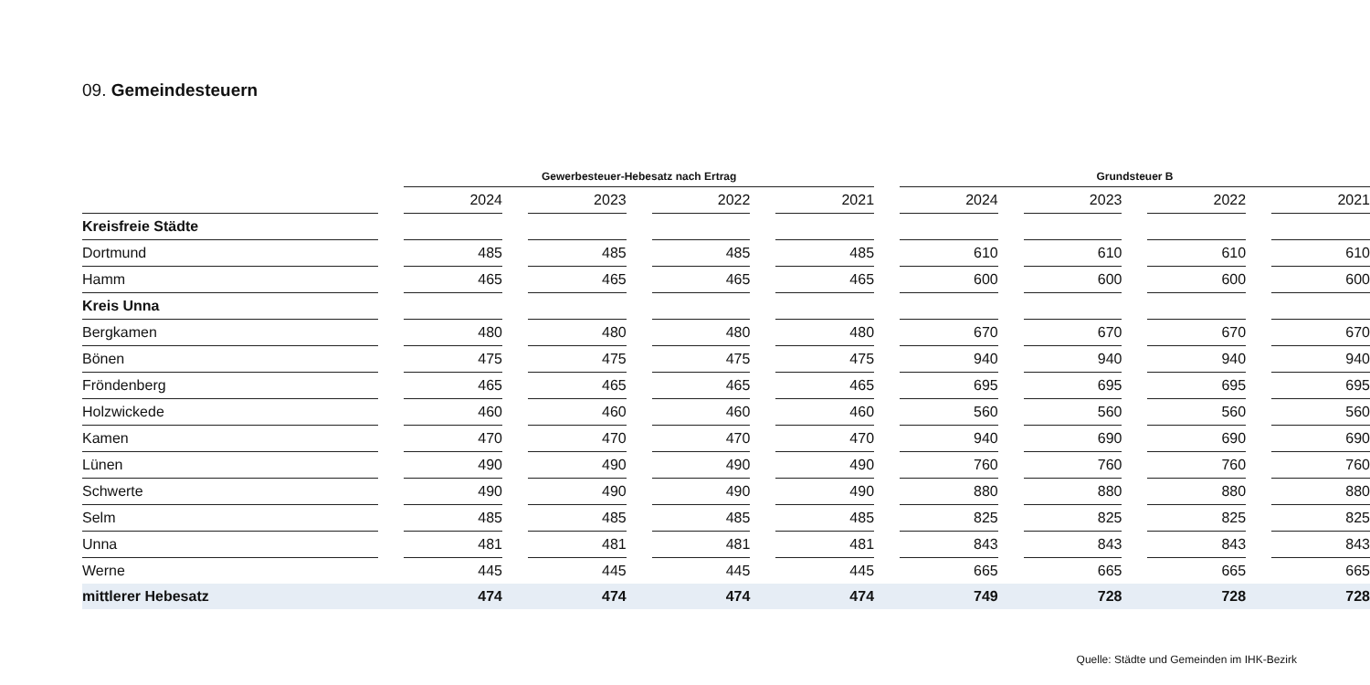09. Gemeindesteuern
| | | Gewerbesteuer-Hebesatz nach Ertrag | | | | | | | | Grundsteuer B | | | | | | |
| --- | --- | --- | --- | --- | --- | --- | --- | --- | --- | --- | --- | --- | --- | --- | --- | --- |
| | | 2024 | | 2023 | | 2022 | | 2021 | | 2024 | | 2023 | | 2022 | | 2021 |
| Kreisfreie Städte | | | | | | | | | | | | | | | | |
| Dortmund | | 485 | | 485 | | 485 | | 485 | | 610 | | 610 | | 610 | | 610 |
| Hamm | | 465 | | 465 | | 465 | | 465 | | 600 | | 600 | | 600 | | 600 |
| Kreis Unna | | | | | | | | | | | | | | | | |
| Bergkamen | | 480 | | 480 | | 480 | | 480 | | 670 | | 670 | | 670 | | 670 |
| Bönen | | 475 | | 475 | | 475 | | 475 | | 940 | | 940 | | 940 | | 940 |
| Fröndenberg | | 465 | | 465 | | 465 | | 465 | | 695 | | 695 | | 695 | | 695 |
| Holzwickede | | 460 | | 460 | | 460 | | 460 | | 560 | | 560 | | 560 | | 560 |
| Kamen | | 470 | | 470 | | 470 | | 470 | | 940 | | 690 | | 690 | | 690 |
| Lünen | | 490 | | 490 | | 490 | | 490 | | 760 | | 760 | | 760 | | 760 |
| Schwerte | | 490 | | 490 | | 490 | | 490 | | 880 | | 880 | | 880 | | 880 |
| Selm | | 485 | | 485 | | 485 | | 485 | | 825 | | 825 | | 825 | | 825 |
| Unna | | 481 | | 481 | | 481 | | 481 | | 843 | | 843 | | 843 | | 843 |
| Werne | | 445 | | 445 | | 445 | | 445 | | 665 | | 665 | | 665 | | 665 |
| mittlerer Hebesatz | | 474 | | 474 | | 474 | | 474 | | 749 | | 728 | | 728 | | 728 |
Quelle: Städte und Gemeinden im IHK-Bezirk